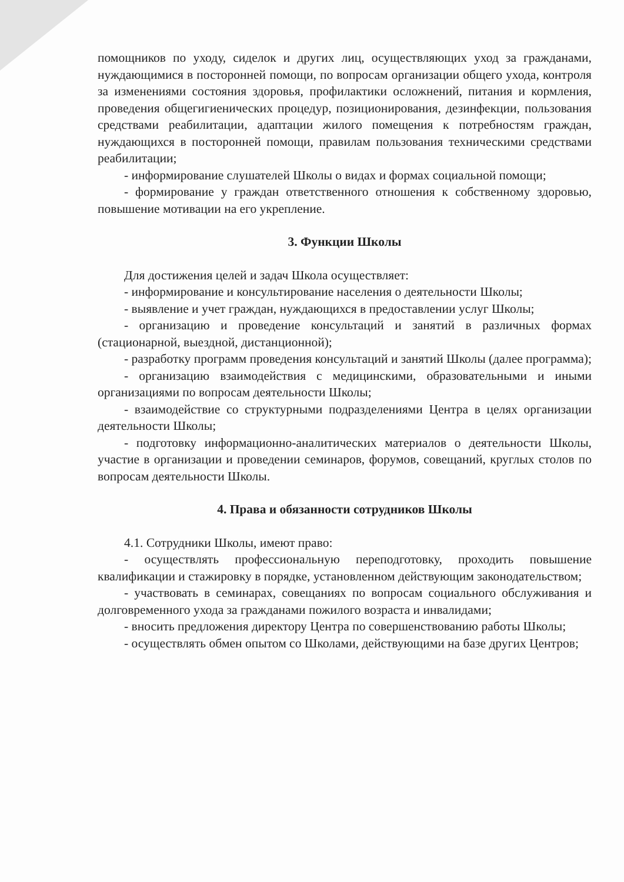помощников по уходу, сиделок и других лиц, осуществляющих уход за гражданами, нуждающимися в посторонней помощи, по вопросам организации общего ухода, контроля за изменениями состояния здоровья, профилактики осложнений, питания и кормления, проведения общегигиенических процедур, позиционирования, дезинфекции, пользования средствами реабилитации, адаптации жилого помещения к потребностям граждан, нуждающихся в посторонней помощи, правилам пользования техническими средствами реабилитации;
- информирование слушателей Школы о видах и формах социальной помощи;
- формирование у граждан ответственного отношения к собственному здоровью, повышение мотивации на его укрепление.
3. Функции Школы
Для достижения целей и задач Школа осуществляет:
- информирование и консультирование населения о деятельности Школы;
- выявление и учет граждан, нуждающихся в предоставлении услуг Школы;
- организацию и проведение консультаций и занятий в различных формах (стационарной, выездной, дистанционной);
- разработку программ проведения консультаций и занятий Школы (далее программа);
- организацию взаимодействия с медицинскими, образовательными и иными организациями по вопросам деятельности Школы;
- взаимодействие со структурными подразделениями Центра в целях организации деятельности Школы;
- подготовку информационно-аналитических материалов о деятельности Школы, участие в организации и проведении семинаров, форумов, совещаний, круглых столов по вопросам деятельности Школы.
4. Права и обязанности сотрудников Школы
4.1. Сотрудники Школы, имеют право:
- осуществлять профессиональную переподготовку, проходить повышение квалификации и стажировку в порядке, установленном действующим законодательством;
- участвовать в семинарах, совещаниях по вопросам социального обслуживания и долговременного ухода за гражданами пожилого возраста и инвалидами;
- вносить предложения директору Центра по совершенствованию работы Школы;
- осуществлять обмен опытом со Школами, действующими на базе других Центров;